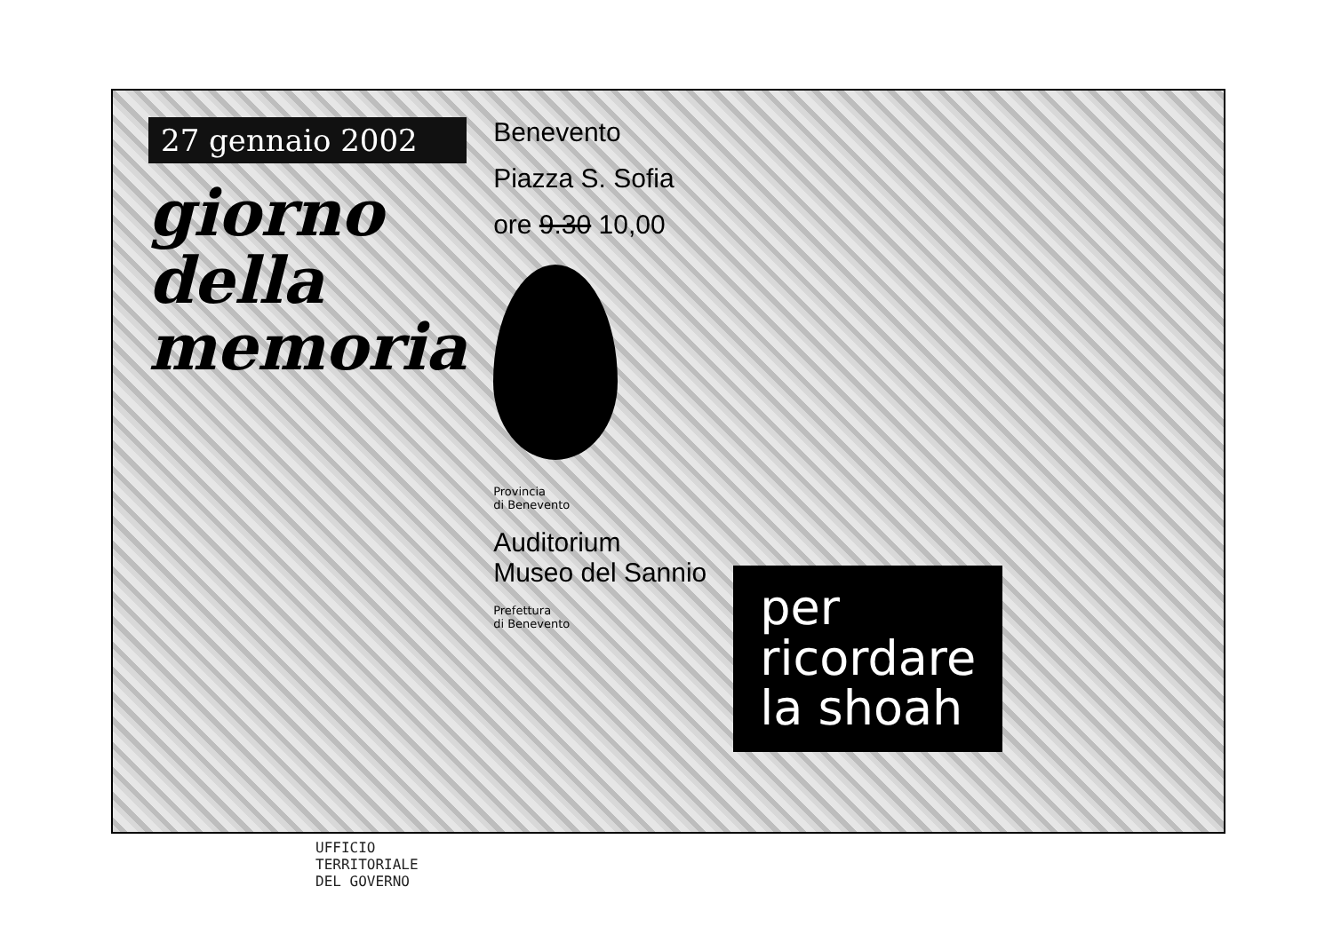27 gennaio 2002
giorno
della
memoria
Benevento
Piazza S. Sofia
ore 9.30 10,00
Provincia
di Benevento
Auditorium
Museo del Sannio
Prefettura
di Benevento
per
ricordare
la shoah
UFFICIO
TERRITORIALE
DEL GOVERNO